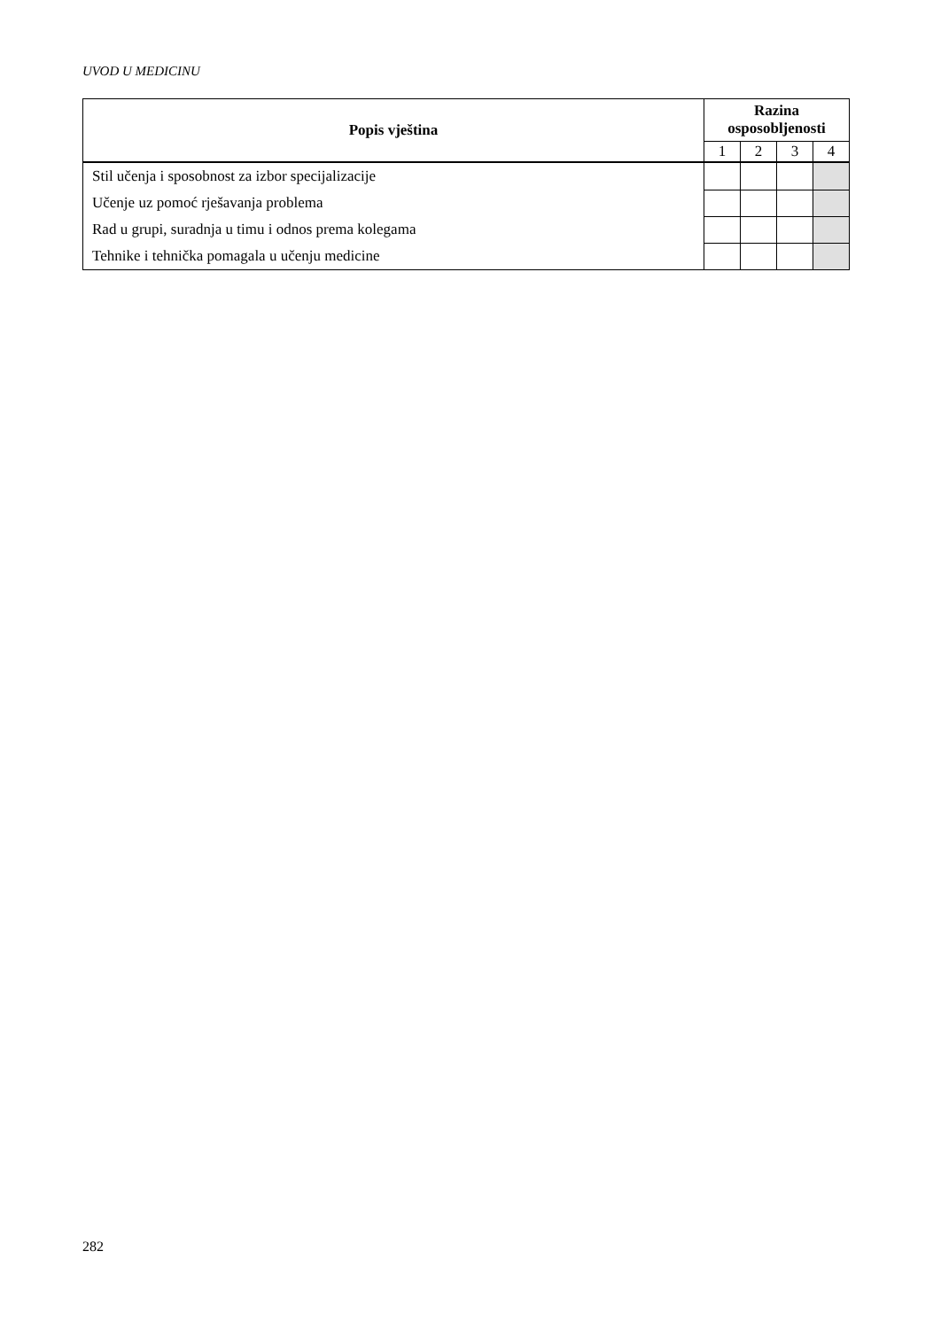UVOD U MEDICINU
| Popis vještina | Razina osposobljenosti | | | |
| --- | --- | --- | --- | --- |
| | 1 | 2 | 3 | 4 |
| Stil učenja i sposobnost za izbor specijalizacije | | | | |
| Učenje uz pomoć rješavanja problema | | | | |
| Rad u grupi, suradnja u timu i odnos prema kolegama | | | | |
| Tehnike i tehnička pomagala u učenju medicine | | | | |
282